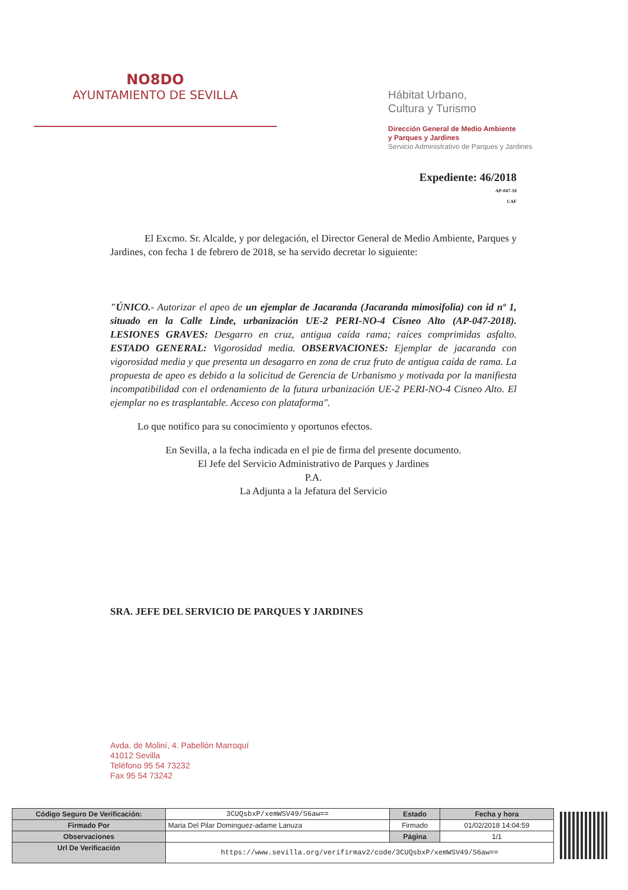NO8DO
AYUNTAMIENTO DE SEVILLA
Hábitat Urbano,
Cultura y Turismo
Dirección General de Medio Ambiente
y Parques y Jardines
Servicio Administrativo de Parques y Jardines
Expediente: 46/2018
AP-047-18
CAF
El Excmo. Sr. Alcalde, y por delegación, el Director General de Medio Ambiente, Parques y Jardines, con fecha 1 de febrero de 2018, se ha servido decretar lo siguiente:
"ÚNICO.- Autorizar el apeo de un ejemplar de Jacaranda (Jacaranda mimosifolia) con id nº 1, situado en la Calle Linde, urbanización UE-2 PERI-NO-4 Cisneo Alto (AP-047-2018). LESIONES GRAVES: Desgarro en cruz, antigua caída rama; raíces comprimidas asfalto. ESTADO GENERAL: Vigorosidad media. OBSERVACIONES: Ejemplar de jacaranda con vigorosidad media y que presenta un desagarro en zona de cruz fruto de antigua caída de rama. La propuesta de apeo es debido a la solicitud de Gerencia de Urbanismo y motivada por la manifiesta incompatibilidad con el ordenamiento de la futura urbanización UE-2 PERI-NO-4 Cisneo Alto. El ejemplar no es trasplantable. Acceso con plataforma".
Lo que notifico para su conocimiento y oportunos efectos.
En Sevilla, a la fecha indicada en el pie de firma del presente documento.
El Jefe del Servicio Administrativo de Parques y Jardines
P.A.
La Adjunta a la Jefatura del Servicio
SRA. JEFE DEL SERVICIO DE PARQUES Y JARDINES
Avda. de Moliní, 4. Pabellón Marroquí
41012 Sevilla
Teléfono 95 54 73232
Fax 95 54 73242
| Código Seguro De Verificación: | 3CUQsbxP/xemWSV49/S6aw== | Estado | Fecha y hora |
| Firmado Por | Maria Del Pilar Dominguez-adame Lanuza | Firmado | 01/02/2018 14:04:59 |
| Observaciones | | Página | 1/1 |
| Url De Verificación | https://www.sevilla.org/verifirmav2/code/3CUQsbxP/xemWSV49/S6aw== | | |